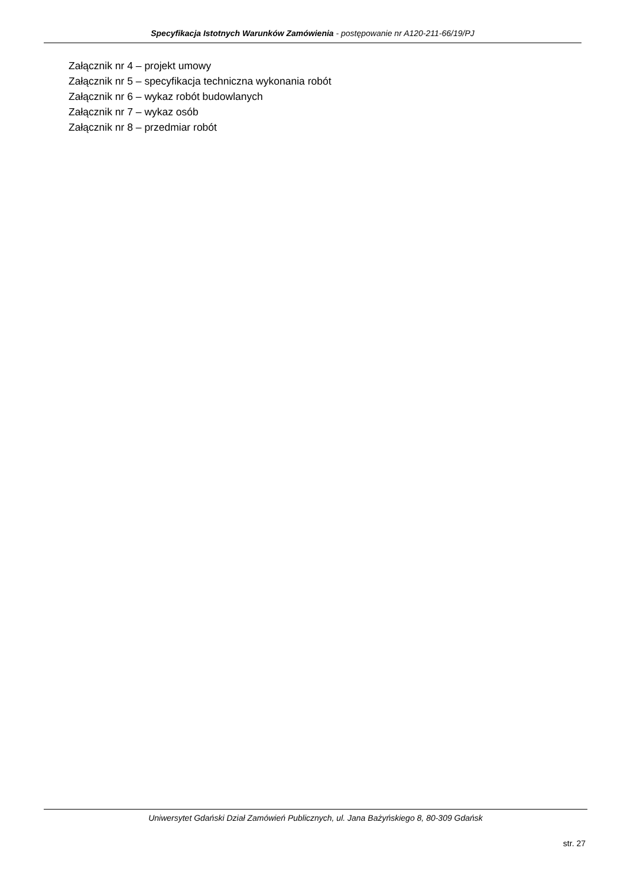Specyfikacja Istotnych Warunków Zamówienia - postępowanie nr A120-211-66/19/PJ
Załącznik nr 4 – projekt umowy
Załącznik nr 5 – specyfikacja techniczna wykonania robót
Załącznik nr 6 – wykaz robót budowlanych
Załącznik nr 7 – wykaz osób
Załącznik nr 8 – przedmiar robót
Uniwersytet Gdański Dział Zamówień Publicznych, ul. Jana Bażyńskiego 8, 80-309 Gdańsk
str. 27